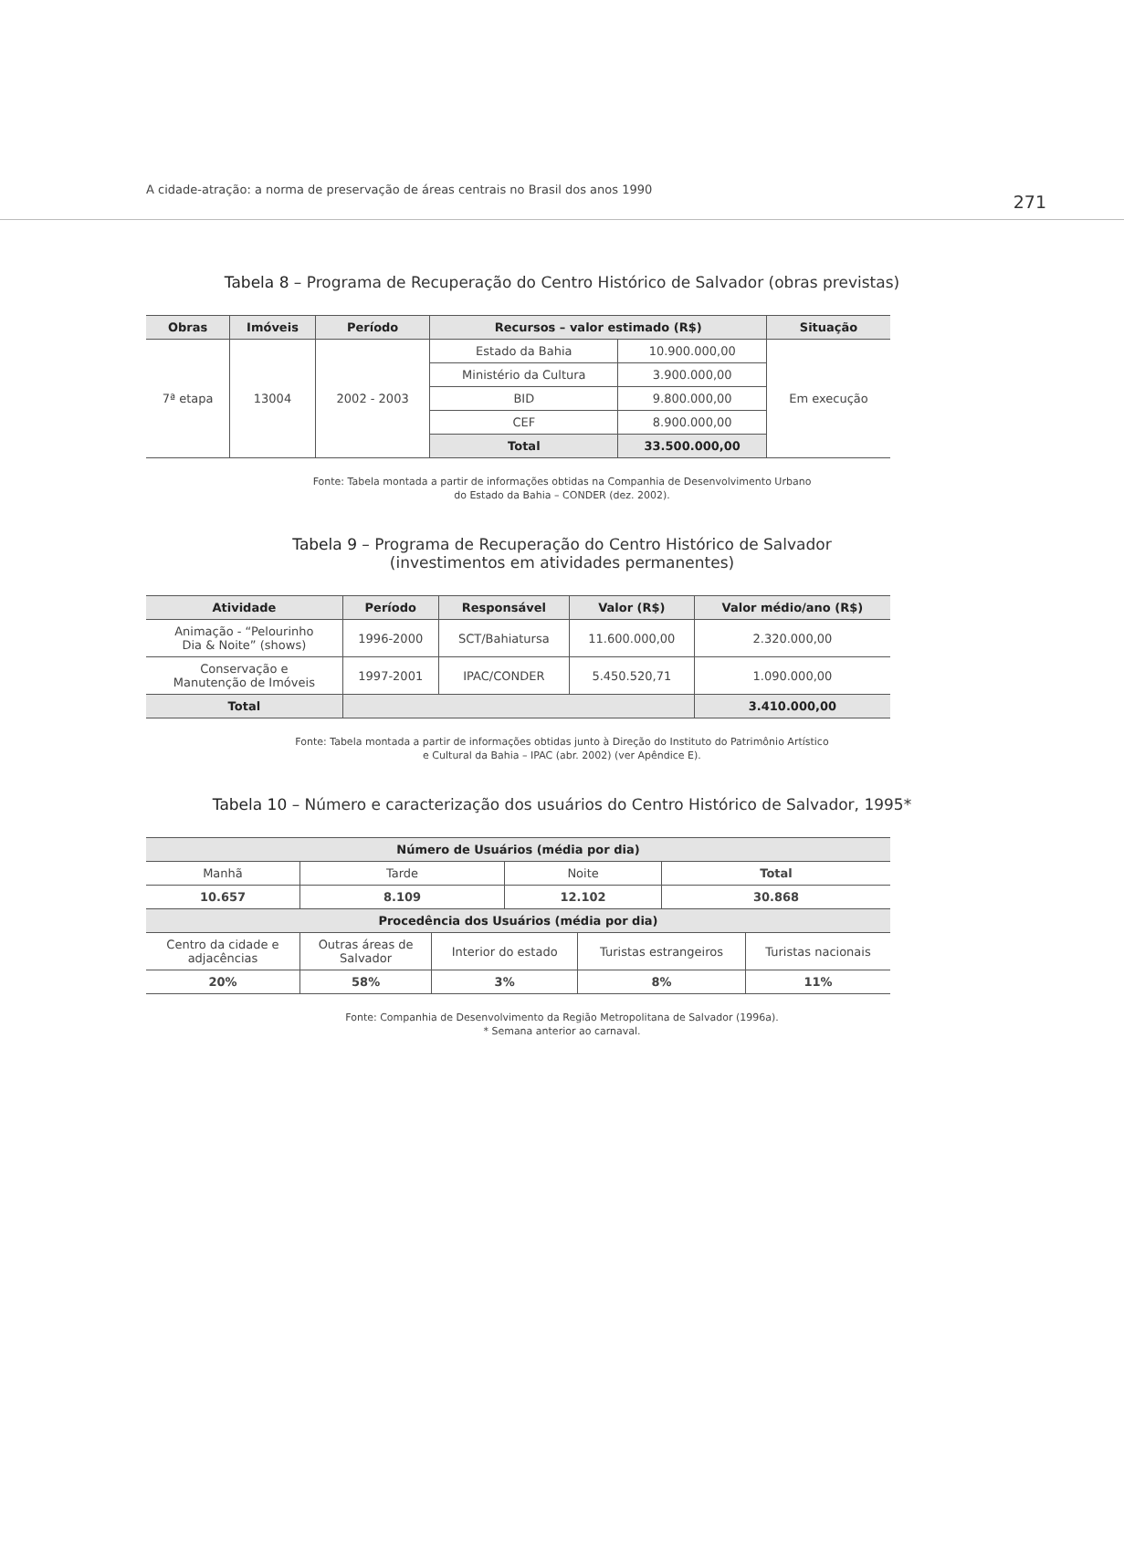A cidade-atração: a norma de preservação de áreas centrais no Brasil dos anos 1990 271
Tabela 8 – Programa de Recuperação do Centro Histórico de Salvador (obras previstas)
| Obras | Imóveis | Período | Recursos – valor estimado (R$) | | Situação |
| --- | --- | --- | --- | --- | --- |
| 7ª etapa | 13004 | 2002 - 2003 | Estado da Bahia | 10.900.000,00 | Em execução |
| | | | Ministério da Cultura | 3.900.000,00 | |
| | | | BID | 9.800.000,00 | |
| | | | CEF | 8.900.000,00 | |
| | | | Total | 33.500.000,00 | |
Fonte: Tabela montada a partir de informações obtidas na Companhia de Desenvolvimento Urbano
do Estado da Bahia – CONDER (dez. 2002).
Tabela 9 – Programa de Recuperação do Centro Histórico de Salvador
(investimentos em atividades permanentes)
| Atividade | Período | Responsável | Valor (R$) | Valor médio/ano (R$) |
| --- | --- | --- | --- | --- |
| Animação - “Pelourinho Dia & Noite” (shows) | 1996-2000 | SCT/Bahiatursa | 11.600.000,00 | 2.320.000,00 |
| Conservação e Manutenção de Imóveis | 1997-2001 | IPAC/CONDER | 5.450.520,71 | 1.090.000,00 |
| Total | | | | 3.410.000,00 |
Fonte: Tabela montada a partir de informações obtidas junto à Direção do Instituto do Patrimônio Artístico
e Cultural da Bahia – IPAC (abr. 2002) (ver Apêndice E).
Tabela 10 – Número e caracterização dos usuários do Centro Histórico de Salvador, 1995*
| Número de Usuários (média por dia) | | | | | | |
| --- | --- | --- | --- | --- | --- | --- |
| Manhã | Tarde | | Noite | | Total | |
| 10.657 | 8.109 | | 12.102 | | 30.868 | |
| Procedência dos Usuários (média por dia) | | | | | | |
| Centro da cidade e adjacências | Outras áreas de Salvador | Interior do estado | | Turistas estrangeiros | | Turistas nacionais |
| 20% | 58% | 3% | | 8% | | 11% |
Fonte: Companhia de Desenvolvimento da Região Metropolitana de Salvador (1996a).
* Semana anterior ao carnaval.